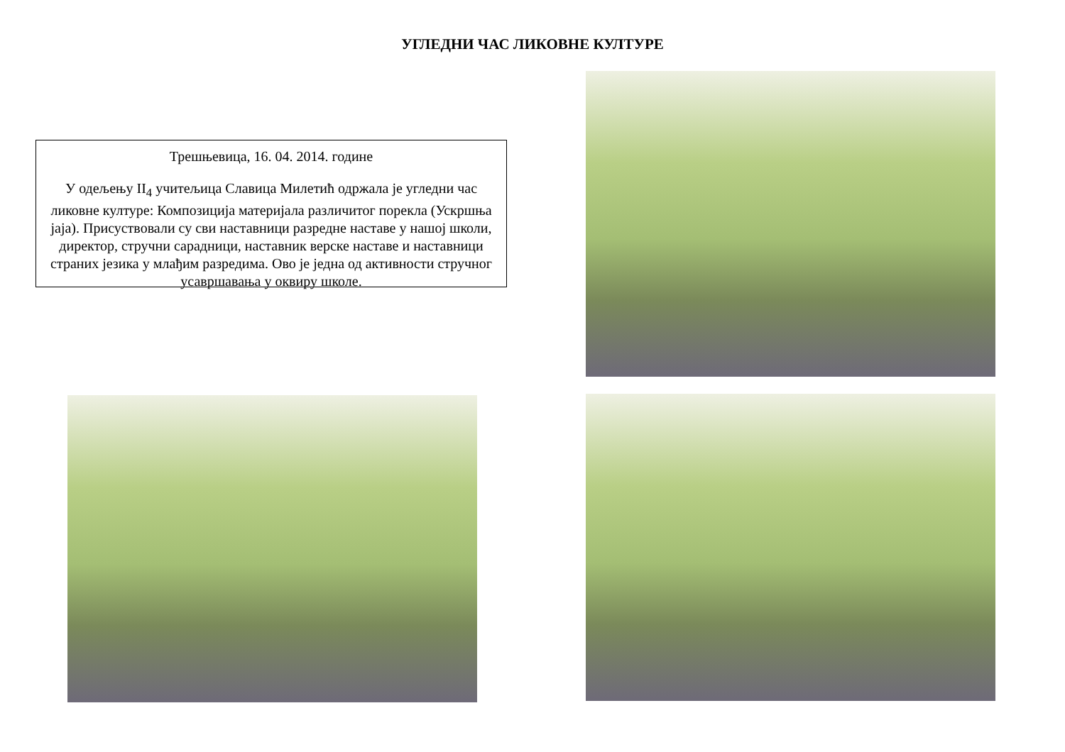УГЛЕДНИ ЧАС ЛИКОВНЕ КУЛТУРЕ
Трешњевица, 16. 04. 2014. године
У одељењу II<sub>4</sub> учитељица Славица Милетић одржала је угледни час ликовне културе: Композиција материјала различитог порекла (Ускршња јаја). Присуствовали су сви наставници разредне наставе у нашој школи, директор, стручни сарадници, наставник верске наставе и наставници страних језика у млађим разредима. Ово је једна од активности стручног усавршавања у оквиру школе.